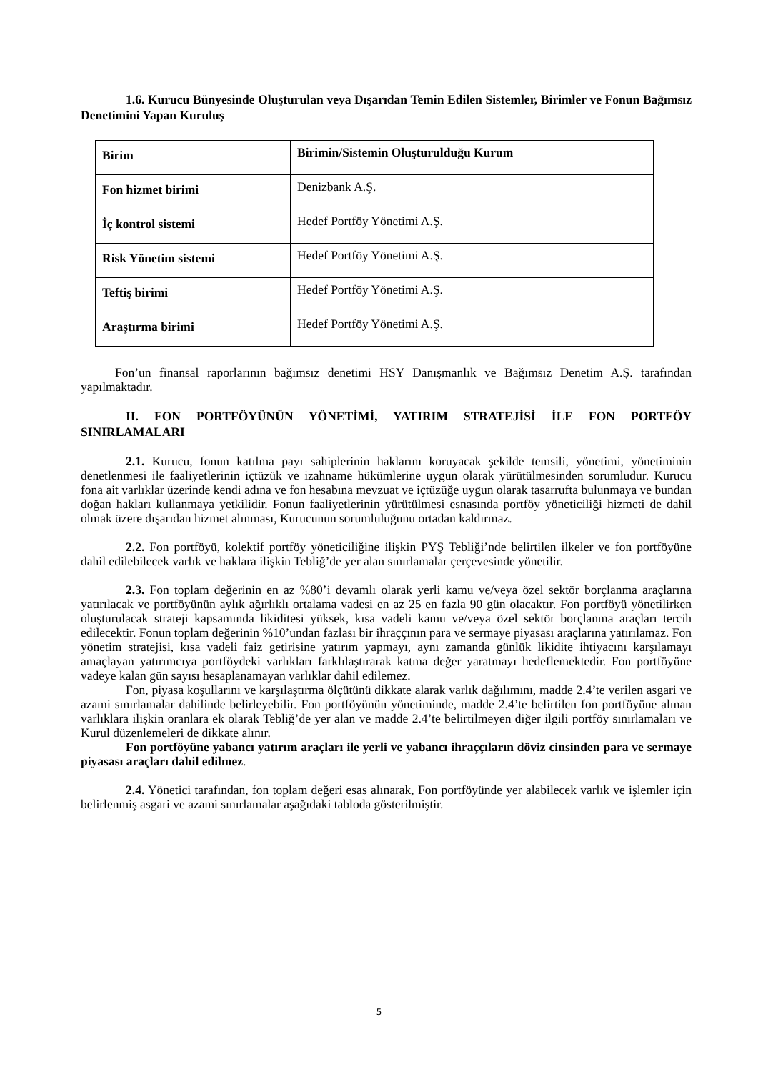1.6. Kurucu Bünyesinde Oluşturulan veya Dışarıdan Temin Edilen Sistemler, Birimler ve Fonun Bağımsız Denetimini Yapan Kuruluş
| Birim | Birimin/Sistemin Oluşturulduğu Kurum |
| Fon hizmet birimi | Denizbank A.Ş. |
| İç kontrol sistemi | Hedef Portföy Yönetimi A.Ş. |
| Risk Yönetim sistemi | Hedef Portföy Yönetimi A.Ş. |
| Teftiş birimi | Hedef Portföy Yönetimi A.Ş. |
| Araştırma birimi | Hedef Portföy Yönetimi A.Ş. |
Fon’un finansal raporlarının bağımsız denetimi HSY Danışmanlık ve Bağımsız Denetim A.Ş. tarafından yapılmaktadır.
II. FON PORTFÖYÜNÜN YÖNETİMİ, YATIRIM STRATEJİSİ İLE FON PORTFÖY SINIRLAMALARI
2.1. Kurucu, fonun katılma payı sahiplerinin haklarını koruyacak şekilde temsili, yönetimi, yönetiminin denetlenmesi ile faaliyetlerinin içtüzük ve izahname hükümlerine uygun olarak yürütülmesinden sorumludur. Kurucu fona ait varlıklar üzerinde kendi adına ve fon hesabına mevzuat ve içtüzüğe uygun olarak tasarrufta bulunmaya ve bundan doğan hakları kullanmaya yetkilidir. Fonun faaliyetlerinin yürütülmesi esnasında portföy yöneticiliği hizmeti de dahil olmak üzere dışarıdan hizmet alınması, Kurucunun sorumluluğunu ortadan kaldırmaz.
2.2. Fon portföyü, kolektif portföy yöneticiliğine ilişkin PYŞ Tebliği’nde belirtilen ilkeler ve fon portföyüne dahil edilebilecek varlık ve haklara ilişkin Tebliğ’de yer alan sınırlamalar çerçevesinde yönetilir.
2.3. Fon toplam değerinin en az %80’i devamlı olarak yerli kamu ve/veya özel sektör borçlanma araçlarına yatırılacak ve portföyünün aylık ağırlıklı ortalama vadesi en az 25 en fazla 90 gün olacaktır. Fon portföyü yönetilirken oluşturulacak strateji kapsamında likiditesi yüksek, kısa vadeli kamu ve/veya özel sektör borçlanma araçları tercih edilecektir. Fonun toplam değerinin %10’undan fazlası bir ihraççının para ve sermaye piyasası araçlarına yatırılamaz. Fon yönetim stratejisi, kısa vadeli faiz getirisine yatırım yapmayı, aynı zamanda günlük likidite ihtiyacını karşılamayı amaçlayan yatırımcıya portföydeki varlıkları farklılaştırarak katma değer yaratmayı hedeflemektedir. Fon portföyüne vadeye kalan gün sayısı hesaplanamayan varlıklar dahil edilemez.
Fon, piyasa koşullarını ve karşılaştırma ölçütünü dikkate alarak varlık dağılımını, madde 2.4’te verilen asgari ve azami sınırlamalar dahilinde belirleyebilir. Fon portföyünün yönetiminde, madde 2.4’te belirtilen fon portföyüne alınan varlıklara ilişkin oranlara ek olarak Tebliğ’de yer alan ve madde 2.4’te belirtilmeyen diğer ilgili portföy sınırlamaları ve Kurul düzenlemeleri de dikkate alınır.
Fon portföyüne yabancı yatırım araçları ile yerli ve yabancı ihraççıların döviz cinsinden para ve sermaye piyasası araçları dahil edilmez.
2.4. Yönetici tarafından, fon toplam değeri esas alınarak, Fon portföyünde yer alabilecek varlık ve işlemler için belirlenmiş asgari ve azami sınırlamalar aşağıdaki tabloda gösterilmiştir.
5